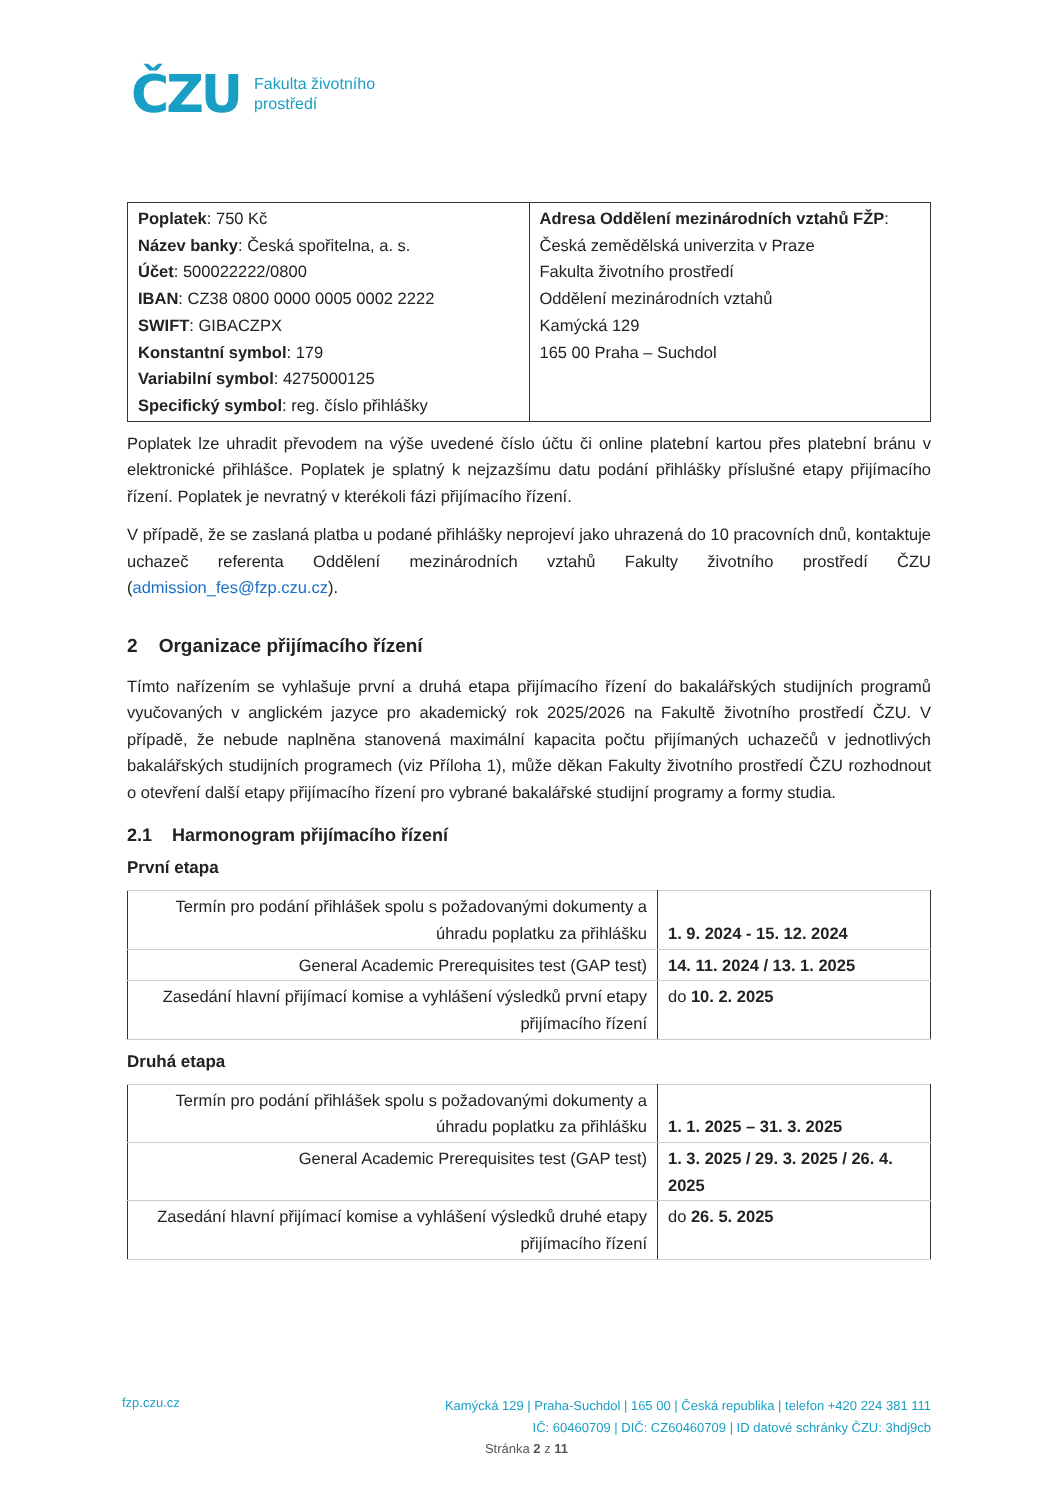ČZU Fakulta životního
prostředí
| Poplatek : 750 Kč Název banky : Česká spořitelna, a. s. Účet : 500022222/0800 IBAN : CZ38 0800 0000 0005 0002 2222 SWIFT : GIBACZPX Konstantní symbol : 179 Variabilní symbol : 4275000125 Specifický symbol : reg. číslo přihlášky | Adresa Oddělení mezinárodních vztahů FŽP : Česká zemědělská univerzita v Praze Fakulta životního prostředí Oddělení mezinárodních vztahů Kamýcká 129 165 00 Praha – Suchdol |
Poplatek lze uhradit převodem na výše uvedené číslo účtu či online platební kartou přes platební bránu v elektronické přihlášce. Poplatek je splatný k nejzazšímu datu podání přihlášky příslušné etapy přijímacího řízení. Poplatek je nevratný v kterékoli fázi přijímacího řízení.
V případě, že se zaslaná platba u podané přihlášky neprojeví jako uhrazená do 10 pracovních dnů, kontaktuje uchazeč referenta Oddělení mezinárodních vztahů Fakulty životního prostředí ČZU (admission_fes@fzp.czu.cz).
2 Organizace přijímacího řízení
Tímto nařízením se vyhlašuje první a druhá etapa přijímacího řízení do bakalářských studijních programů vyučovaných v anglickém jazyce pro akademický rok 2025/2026 na Fakultě životního prostředí ČZU. V případě, že nebude naplněna stanovená maximální kapacita počtu přijímaných uchazečů v jednotlivých bakalářských studijních programech (viz Příloha 1), může děkan Fakulty životního prostředí ČZU rozhodnout o otevření další etapy přijímacího řízení pro vybrané bakalářské studijní programy a formy studia.
2.1 Harmonogram přijímacího řízení
První etapa
| Termín pro podání přihlášek spolu s požadovanými dokumenty a úhradu poplatku za přihlášku | 1. 9. 2024 - 15. 12. 2024 |
| General Academic Prerequisites test (GAP test) | 14. 11. 2024 / 13. 1. 2025 |
| Zasedání hlavní přijímací komise a vyhlášení výsledků první etapy přijímacího řízení | do 10. 2. 2025 |
Druhá etapa
| Termín pro podání přihlášek spolu s požadovanými dokumenty a úhradu poplatku za přihlášku | 1. 1. 2025 – 31. 3. 2025 |
| General Academic Prerequisites test (GAP test) | 1. 3. 2025 / 29. 3. 2025 / 26. 4. 2025 |
| Zasedání hlavní přijímací komise a vyhlášení výsledků druhé etapy přijímacího řízení | do 26. 5. 2025 |
fzp.czu.cz
Kamýcká 129 | Praha-Suchdol | 165 00 | Česká republika | telefon +420 224 381 111
IČ: 60460709 | DIČ: CZ60460709 | ID datové schránky ČZU: 3hdj9cb
Stránka 2 z 11